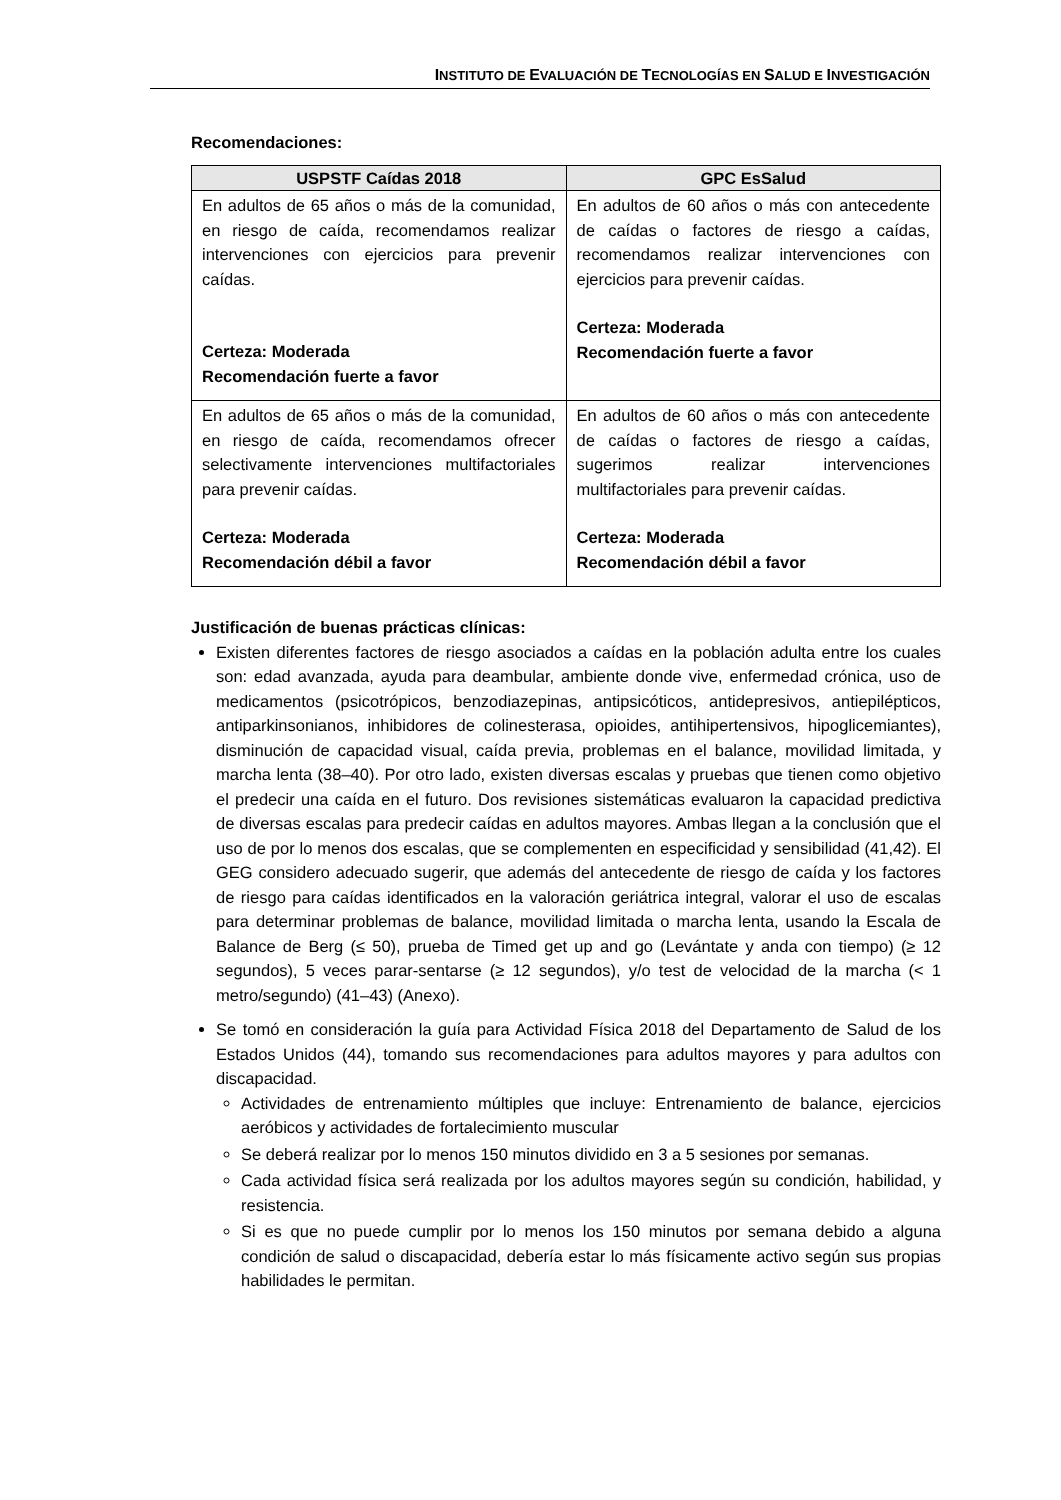INSTITUTO DE EVALUACIÓN DE TECNOLOGÍAS EN SALUD E INVESTIGACIÓN
Recomendaciones:
| USPSTF Caídas 2018 | GPC EsSalud |
| --- | --- |
| En adultos de 65 años o más de la comunidad, en riesgo de caída, recomendamos realizar intervenciones con ejercicios para prevenir caídas. Certeza: Moderada Recomendación fuerte a favor | En adultos de 60 años o más con antecedente de caídas o factores de riesgo a caídas, recomendamos realizar intervenciones con ejercicios para prevenir caídas. Certeza: Moderada Recomendación fuerte a favor |
| En adultos de 65 años o más de la comunidad, en riesgo de caída, recomendamos ofrecer selectivamente intervenciones multifactoriales para prevenir caídas. Certeza: Moderada Recomendación débil a favor | En adultos de 60 años o más con antecedente de caídas o factores de riesgo a caídas, sugerimos realizar intervenciones multifactoriales para prevenir caídas. Certeza: Moderada Recomendación débil a favor |
Justificación de buenas prácticas clínicas:
Existen diferentes factores de riesgo asociados a caídas en la población adulta entre los cuales son: edad avanzada, ayuda para deambular, ambiente donde vive, enfermedad crónica, uso de medicamentos (psicotrópicos, benzodiazepinas, antipsicóticos, antidepresivos, antiepilépticos, antiparkinsonianos, inhibidores de colinesterasa, opioides, antihipertensivos, hipoglicemiantes), disminución de capacidad visual, caída previa, problemas en el balance, movilidad limitada, y marcha lenta (38–40). Por otro lado, existen diversas escalas y pruebas que tienen como objetivo el predecir una caída en el futuro. Dos revisiones sistemáticas evaluaron la capacidad predictiva de diversas escalas para predecir caídas en adultos mayores. Ambas llegan a la conclusión que el uso de por lo menos dos escalas, que se complementen en especificidad y sensibilidad (41,42). El GEG considero adecuado sugerir, que además del antecedente de riesgo de caída y los factores de riesgo para caídas identificados en la valoración geriátrica integral, valorar el uso de escalas para determinar problemas de balance, movilidad limitada o marcha lenta, usando la Escala de Balance de Berg (≤ 50), prueba de Timed get up and go (Levántate y anda con tiempo) (≥ 12 segundos), 5 veces parar-sentarse (≥ 12 segundos), y/o test de velocidad de la marcha (< 1 metro/segundo) (41–43) (Anexo).
Se tomó en consideración la guía para Actividad Física 2018 del Departamento de Salud de los Estados Unidos (44), tomando sus recomendaciones para adultos mayores y para adultos con discapacidad.
Actividades de entrenamiento múltiples que incluye: Entrenamiento de balance, ejercicios aeróbicos y actividades de fortalecimiento muscular
Se deberá realizar por lo menos 150 minutos dividido en 3 a 5 sesiones por semanas.
Cada actividad física será realizada por los adultos mayores según su condición, habilidad, y resistencia.
Si es que no puede cumplir por lo menos los 150 minutos por semana debido a alguna condición de salud o discapacidad, debería estar lo más físicamente activo según sus propias habilidades le permitan.